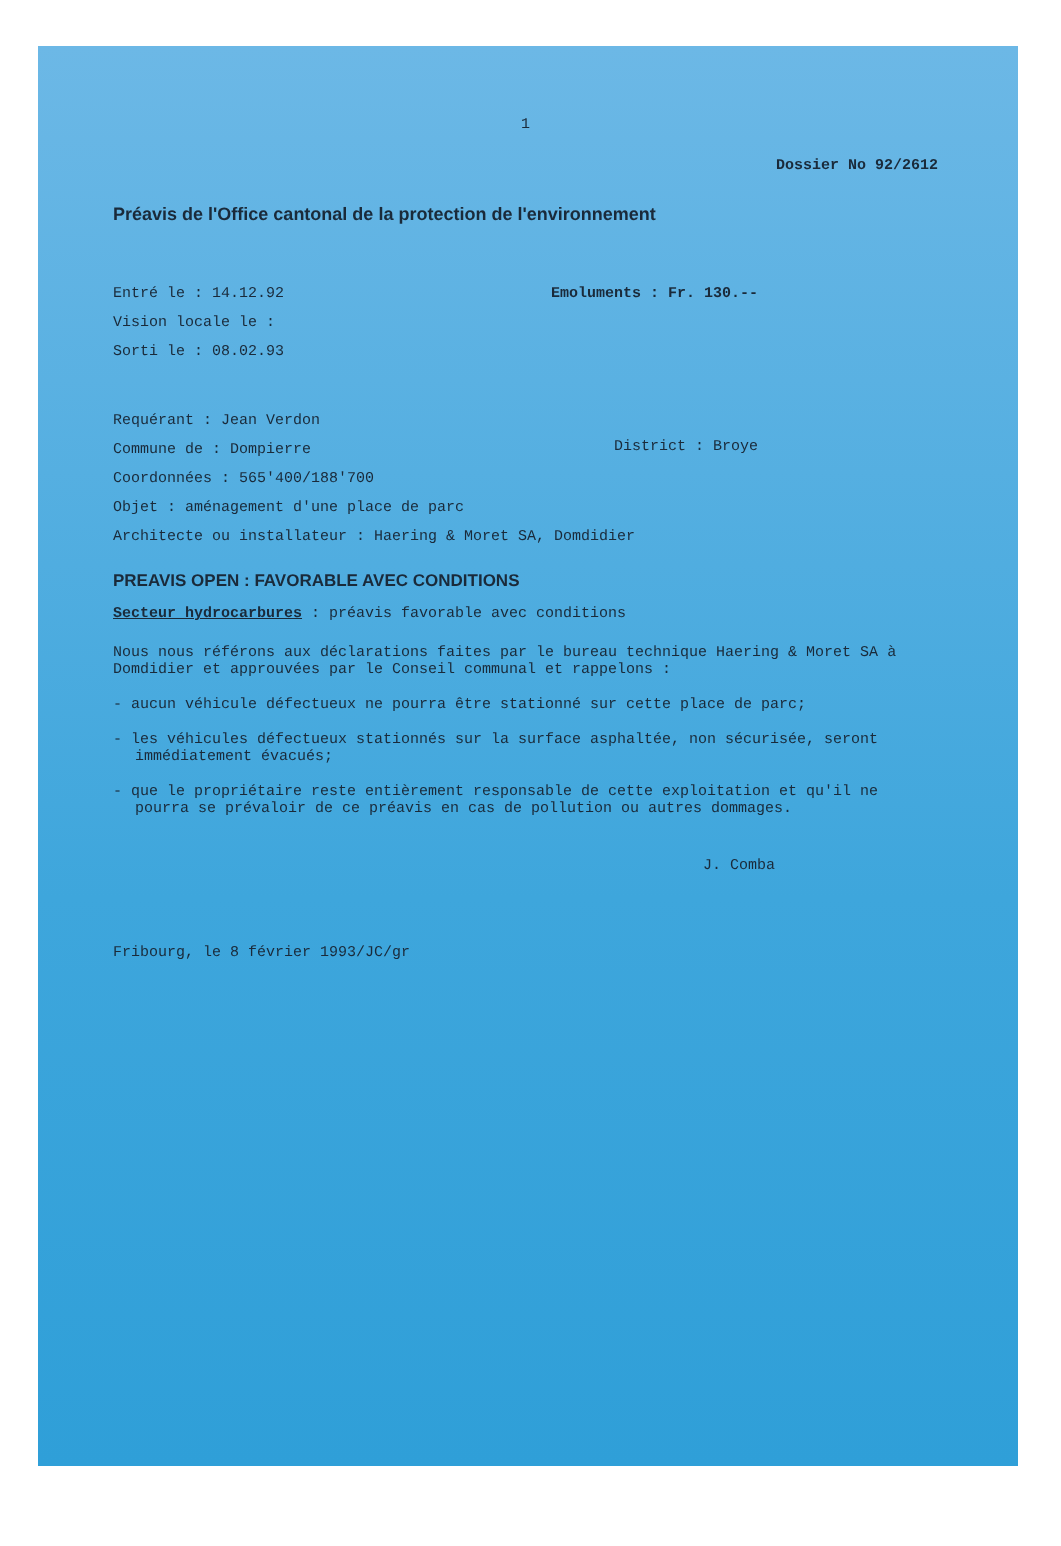1
Dossier No 92/2612
Préavis de l'Office cantonal de la protection de l'environnement
Entré le : 14.12.92
Vision locale le :
Sorti le : 08.02.93
Emoluments : Fr. 130.--
Requérant : Jean Verdon
Commune de : Dompierre
District : Broye
Coordonnées : 565'400/188'700
Objet : aménagement d'une place de parc
Architecte ou installateur : Haering & Moret SA, Domdidier
PREAVIS OPEN : FAVORABLE AVEC CONDITIONS
Secteur hydrocarbures : préavis favorable avec conditions
Nous nous référons aux déclarations faites par le bureau technique Haering & Moret SA à Domdidier et approuvées par le Conseil communal et rappelons :
- aucun véhicule défectueux ne pourra être stationné sur cette place de parc;
- les véhicules défectueux stationnés sur la surface asphaltée, non sécurisée, seront immédiatement évacués;
- que le propriétaire reste entièrement responsable de cette exploitation et qu'il ne pourra se prévaloir de ce préavis en cas de pollution ou autres dommages.
J. Comba
Fribourg, le 8 février 1993/JC/gr